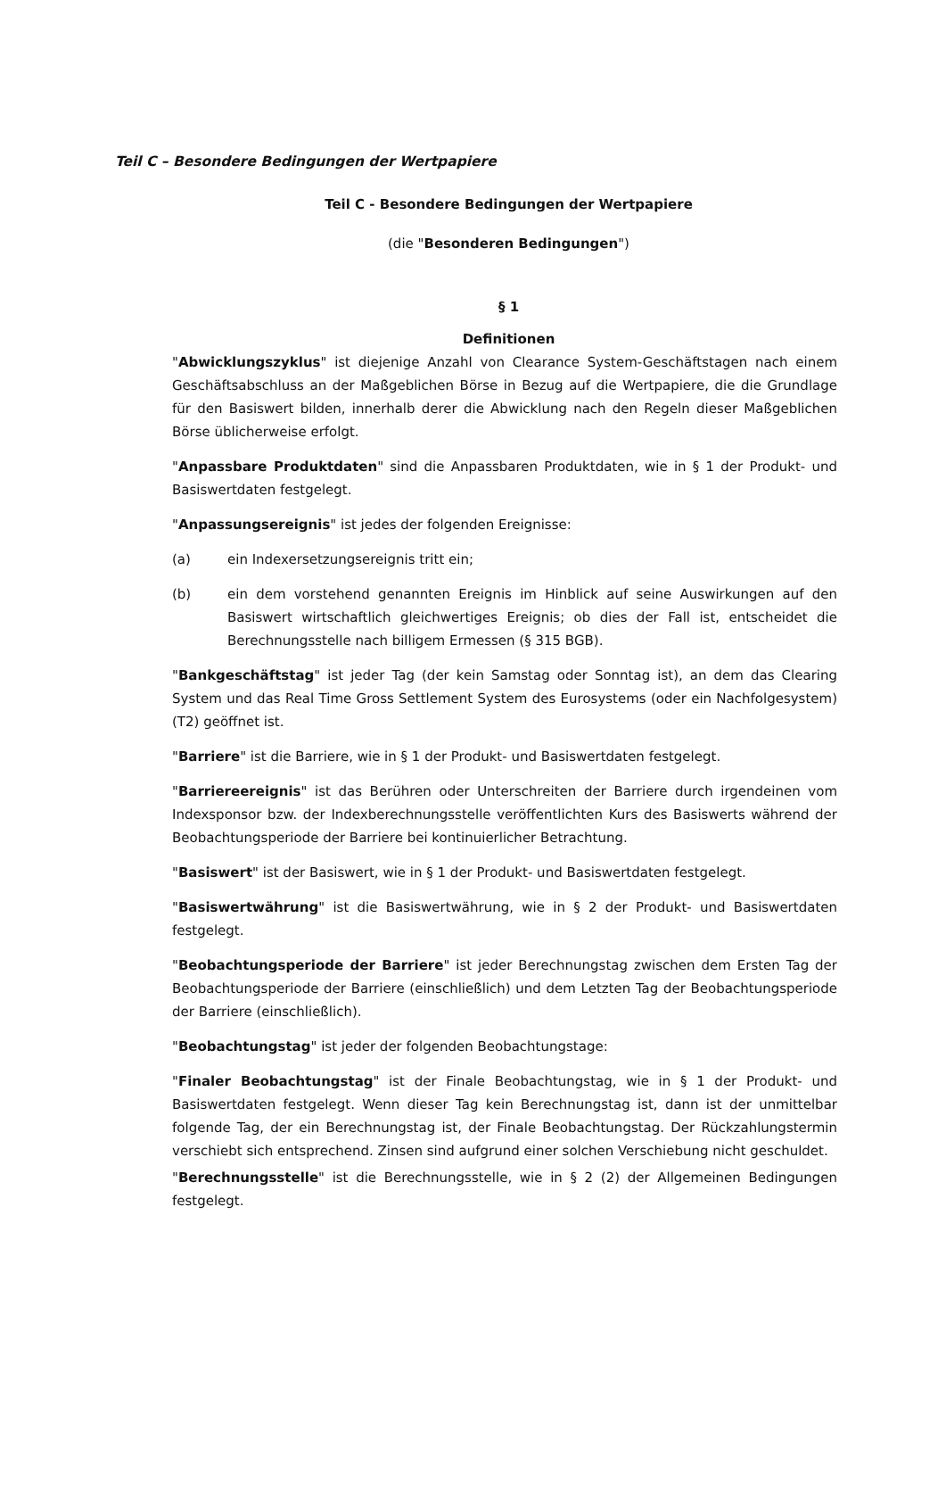Teil C – Besondere Bedingungen der Wertpapiere
Teil C - Besondere Bedingungen der Wertpapiere
(die "Besonderen Bedingungen")
§ 1
Definitionen
"Abwicklungszyklus" ist diejenige Anzahl von Clearance System-Geschäftstagen nach einem Geschäftsabschluss an der Maßgeblichen Börse in Bezug auf die Wertpapiere, die die Grundlage für den Basiswert bilden, innerhalb derer die Abwicklung nach den Regeln dieser Maßgeblichen Börse üblicherweise erfolgt.
"Anpassbare Produktdaten" sind die Anpassbaren Produktdaten, wie in § 1 der Produkt- und Basiswertdaten festgelegt.
"Anpassungsereignis" ist jedes der folgenden Ereignisse:
(a) ein Indexersetzungsereignis tritt ein;
(b) ein dem vorstehend genannten Ereignis im Hinblick auf seine Auswirkungen auf den Basiswert wirtschaftlich gleichwertiges Ereignis; ob dies der Fall ist, entscheidet die Berechnungsstelle nach billigem Ermessen (§ 315 BGB).
"Bankgeschäftstag" ist jeder Tag (der kein Samstag oder Sonntag ist), an dem das Clearing System und das Real Time Gross Settlement System des Eurosystems (oder ein Nachfolgesystem) (T2) geöffnet ist.
"Barriere" ist die Barriere, wie in § 1 der Produkt- und Basiswertdaten festgelegt.
"Barriereereignis" ist das Berühren oder Unterschreiten der Barriere durch irgendeinen vom Indexsponsor bzw. der Indexberechnungsstelle veröffentlichten Kurs des Basiswerts während der Beobachtungsperiode der Barriere bei kontinuierlicher Betrachtung.
"Basiswert" ist der Basiswert, wie in § 1 der Produkt- und Basiswertdaten festgelegt.
"Basiswertwährung" ist die Basiswertwährung, wie in § 2 der Produkt- und Basiswertdaten festgelegt.
"Beobachtungsperiode der Barriere" ist jeder Berechnungstag zwischen dem Ersten Tag der Beobachtungsperiode der Barriere (einschließlich) und dem Letzten Tag der Beobachtungsperiode der Barriere (einschließlich).
"Beobachtungstag" ist jeder der folgenden Beobachtungstage:
"Finaler Beobachtungstag" ist der Finale Beobachtungstag, wie in § 1 der Produkt- und Basiswertdaten festgelegt. Wenn dieser Tag kein Berechnungstag ist, dann ist der unmittelbar folgende Tag, der ein Berechnungstag ist, der Finale Beobachtungstag. Der Rückzahlungstermin verschiebt sich entsprechend. Zinsen sind aufgrund einer solchen Verschiebung nicht geschuldet.
"Berechnungsstelle" ist die Berechnungsstelle, wie in § 2 (2) der Allgemeinen Bedingungen festgelegt.